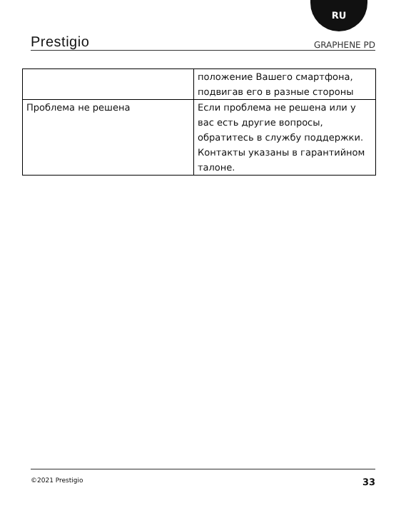RU
Prestigio GRAPHENE PD
| | положение Вашего смартфона, подвигав его в разные стороны |
| Проблема не решена | Если проблема не решена или у вас есть другие вопросы, обратитесь в службу поддержки. Контакты указаны в гарантийном талоне. |
©2021 Prestigio 33